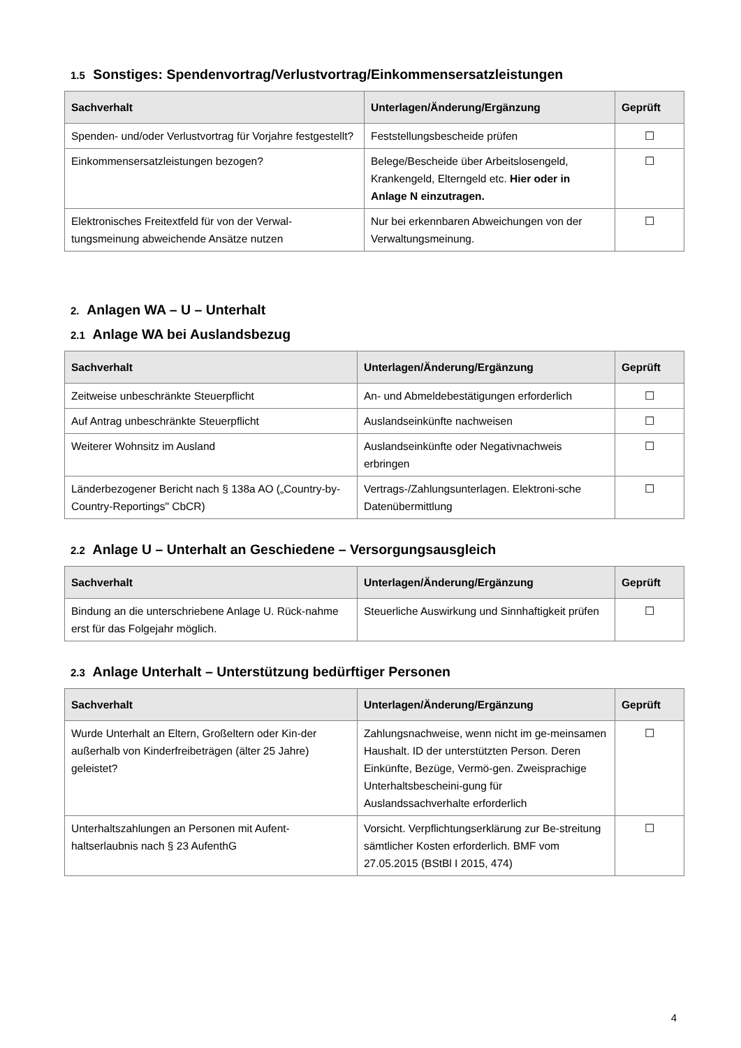1.5 Sonstiges: Spendenvortrag/Verlustvortrag/Einkommensersatzleistungen
| Sachverhalt | Unterlagen/Änderung/Ergänzung | Geprüft |
| --- | --- | --- |
| Spenden- und/oder Verlustvortrag für Vorjahre festgestellt? | Feststellungsbescheide prüfen | ☐ |
| Einkommensersatzleistungen bezogen? | Belege/Bescheide über Arbeitslosengeld, Krankengeld, Elterngeld etc. Hier oder in Anlage N einzutragen. | ☐ |
| Elektronisches Freitextfeld für von der Verwal-tungsmeinung abweichende Ansätze nutzen | Nur bei erkennbaren Abweichungen von der Verwaltungsmeinung. | ☐ |
2. Anlagen WA – U – Unterhalt
2.1 Anlage WA bei Auslandsbezug
| Sachverhalt | Unterlagen/Änderung/Ergänzung | Geprüft |
| --- | --- | --- |
| Zeitweise unbeschränkte Steuerpflicht | An- und Abmeldebestätigungen erforderlich | ☐ |
| Auf Antrag unbeschränkte Steuerpflicht | Auslandseinkünfte nachweisen | ☐ |
| Weiterer Wohnsitz im Ausland | Auslandseinkünfte oder Negativnachweis erbringen | ☐ |
| Länderbezogener Bericht nach § 138a AO („Country-by-Country-Reportings" CbCR) | Vertrags-/Zahlungsunterlagen. Elektroni-sche Datenübermittlung | ☐ |
2.2 Anlage U – Unterhalt an Geschiedene – Versorgungsausgleich
| Sachverhalt | Unterlagen/Änderung/Ergänzung | Geprüft |
| --- | --- | --- |
| Bindung an die unterschriebene Anlage U. Rück-nahme erst für das Folgejahr möglich. | Steuerliche Auswirkung und Sinnhaftigkeit prüfen | ☐ |
2.3 Anlage Unterhalt – Unterstützung bedürftiger Personen
| Sachverhalt | Unterlagen/Änderung/Ergänzung | Geprüft |
| --- | --- | --- |
| Wurde Unterhalt an Eltern, Großeltern oder Kin-der außerhalb von Kinderfreibeträgen (älter 25 Jahre) geleistet? | Zahlungsnachweise, wenn nicht im ge-meinsamen Haushalt. ID der unterstützten Person. Deren Einkünfte, Bezüge, Vermö-gen. Zweisprachige Unterhaltsbescheini-gung für Auslandssachverhalte erforderlich | ☐ |
| Unterhaltszahlungen an Personen mit Aufent-haltserlaubnis nach § 23 AufenthG | Vorsicht. Verpflichtungserklärung zur Be-streitung sämtlicher Kosten erforderlich. BMF vom 27.05.2015 (BStBl I 2015, 474) | ☐ |
4